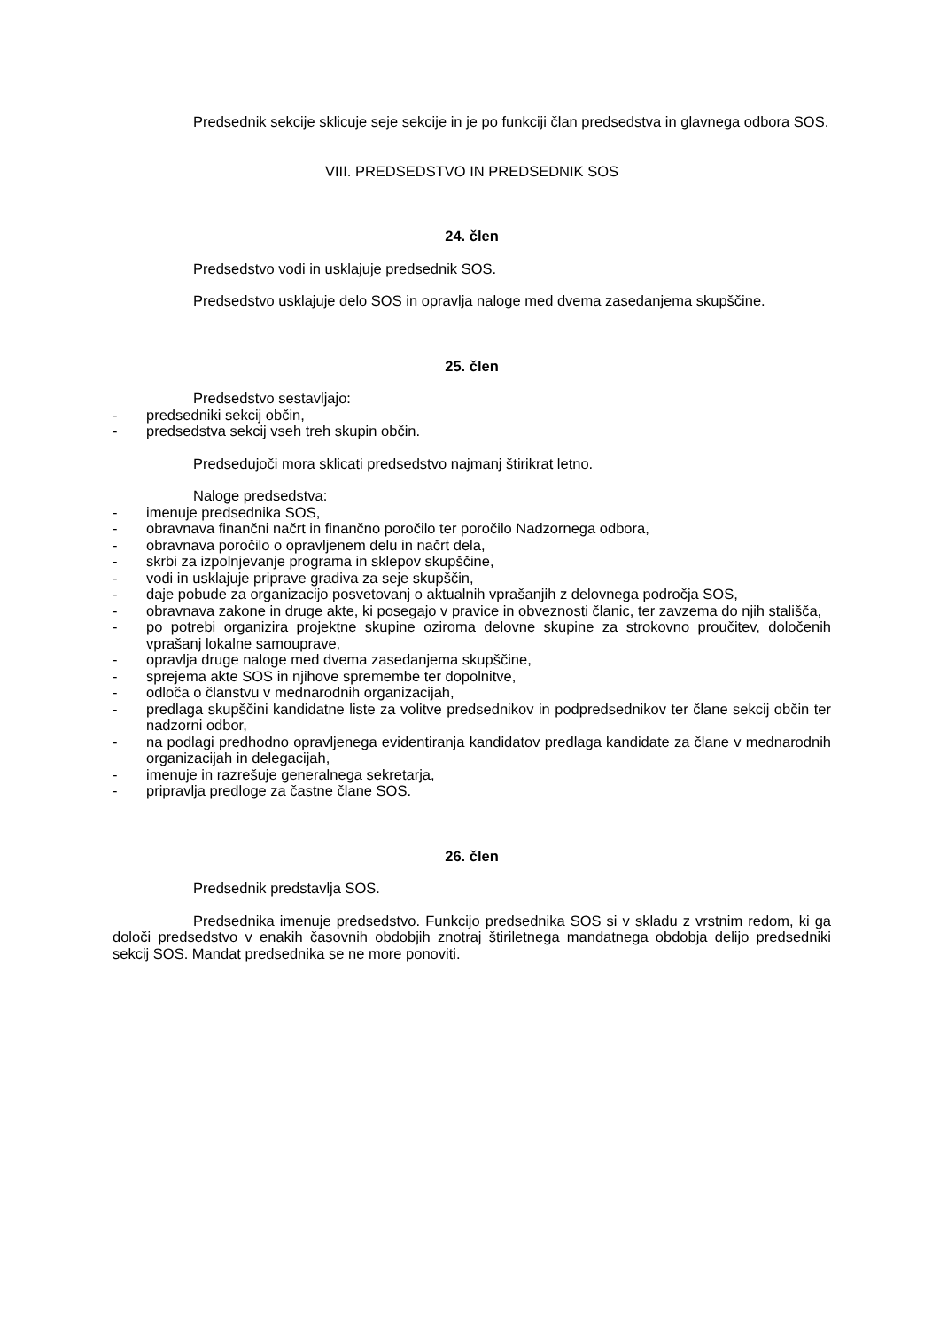Predsednik sekcije sklicuje seje sekcije in je po funkciji član predsedstva in glavnega odbora SOS.
VIII. PREDSEDSTVO IN PREDSEDNIK SOS
24. člen
Predsedstvo vodi in usklajuje predsednik SOS.
Predsedstvo usklajuje delo SOS in opravlja naloge med dvema zasedanjema skupščine.
25. člen
Predsedstvo sestavljajo:
- predsedniki sekcij občin,
- predsedstva sekcij vseh treh skupin občin.
Predsedujoči mora sklicati predsedstvo najmanj štirikrat letno.
Naloge predsedstva:
- imenuje predsednika SOS,
- obravnava finančni načrt in finančno poročilo ter poročilo Nadzornega odbora,
- obravnava poročilo o opravljenem delu in načrt dela,
- skrbi za izpolnjevanje programa in sklepov skupščine,
- vodi in usklajuje priprave gradiva za seje skupščin,
- daje pobude za organizacijo posvetovanj o aktualnih vprašanjih z delovnega področja SOS,
- obravnava zakone in druge akte, ki posegajo v pravice in obveznosti članic, ter zavzema do njih stališča,
- po potrebi organizira projektne skupine oziroma delovne skupine za strokovno proučitev, določenih vprašanj lokalne samouprave,
- opravlja druge naloge med dvema zasedanjema skupščine,
- sprejema akte SOS in njihove spremembe ter dopolnitve,
- odloča o članstvu v mednarodnih organizacijah,
- predlaga skupščini kandidatne liste za volitve predsednikov in podpredsednikov ter člane sekcij občin ter nadzorni odbor,
- na podlagi predhodno opravljenega evidentiranja kandidatov predlaga kandidate za člane v mednarodnih organizacijah in delegacijah,
- imenuje in razrešuje generalnega sekretarja,
- pripravlja predloge za častne člane SOS.
26. člen
Predsednik predstavlja SOS.
Predsednika imenuje predsedstvo. Funkcijo predsednika SOS si v skladu z vrstnim redom, ki ga določi predsedstvo v enakih časovnih obdobjih znotraj štiriletnega mandatnega obdobja delijo predsedniki sekcij SOS. Mandat predsednika se ne more ponoviti.